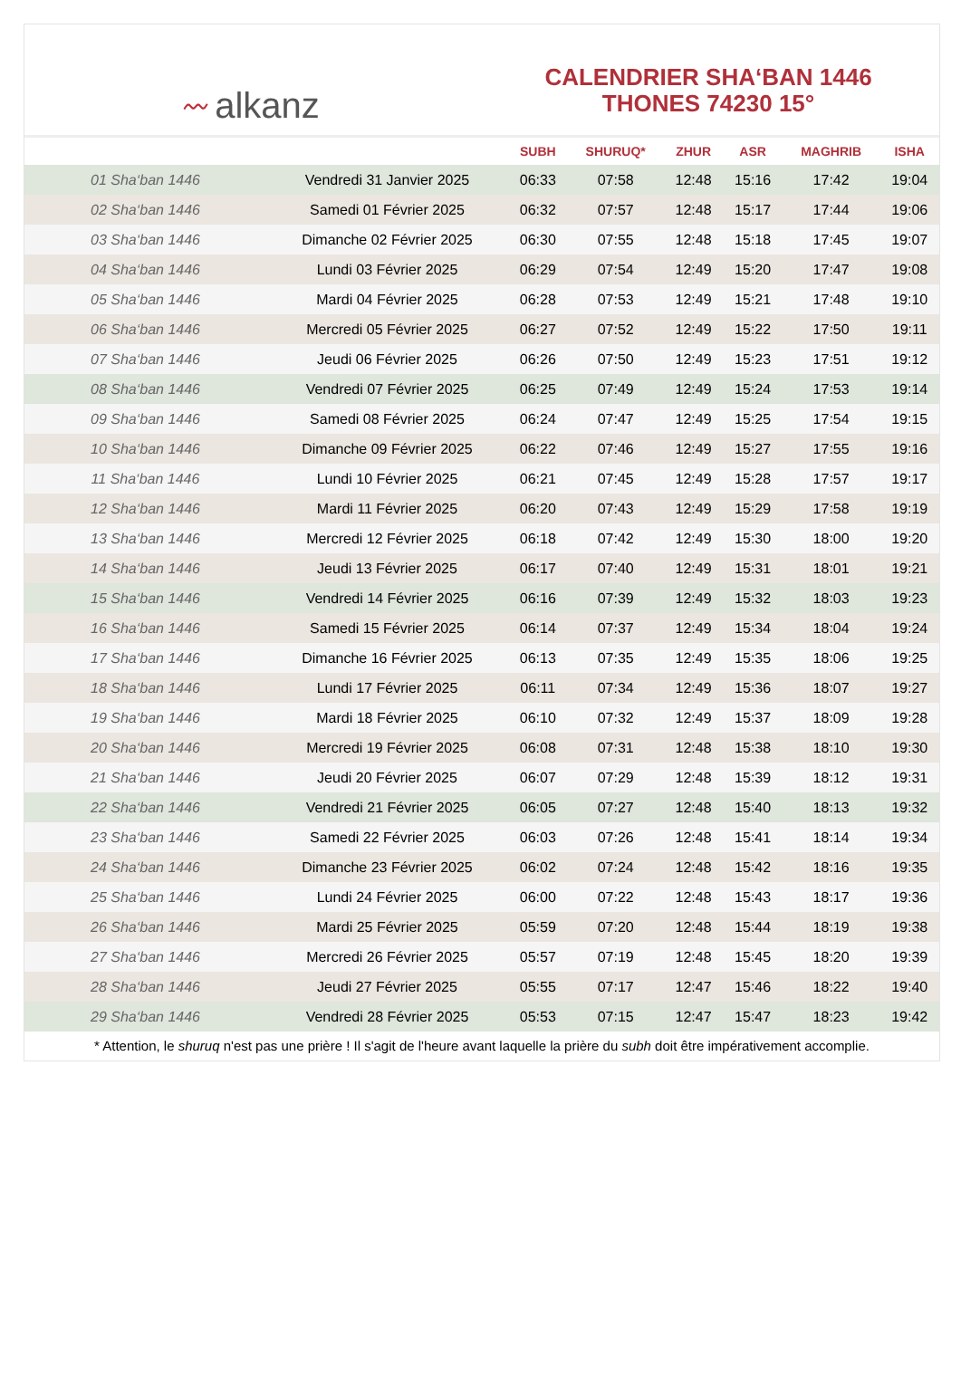〰 alkanz
CALENDRIER SHA‘BAN 1446
THONES 74230 15°
| | | SUBH | SHURUQ* | ZHUR | ASR | MAGHRIB | ISHA |
| --- | --- | --- | --- | --- | --- | --- | --- |
| 01 Sha‘ban 1446 | Vendredi 31 Janvier 2025 | 06:33 | 07:58 | 12:48 | 15:16 | 17:42 | 19:04 |
| 02 Sha‘ban 1446 | Samedi 01 Février 2025 | 06:32 | 07:57 | 12:48 | 15:17 | 17:44 | 19:06 |
| 03 Sha‘ban 1446 | Dimanche 02 Février 2025 | 06:30 | 07:55 | 12:48 | 15:18 | 17:45 | 19:07 |
| 04 Sha‘ban 1446 | Lundi 03 Février 2025 | 06:29 | 07:54 | 12:49 | 15:20 | 17:47 | 19:08 |
| 05 Sha‘ban 1446 | Mardi 04 Février 2025 | 06:28 | 07:53 | 12:49 | 15:21 | 17:48 | 19:10 |
| 06 Sha‘ban 1446 | Mercredi 05 Février 2025 | 06:27 | 07:52 | 12:49 | 15:22 | 17:50 | 19:11 |
| 07 Sha‘ban 1446 | Jeudi 06 Février 2025 | 06:26 | 07:50 | 12:49 | 15:23 | 17:51 | 19:12 |
| 08 Sha‘ban 1446 | Vendredi 07 Février 2025 | 06:25 | 07:49 | 12:49 | 15:24 | 17:53 | 19:14 |
| 09 Sha‘ban 1446 | Samedi 08 Février 2025 | 06:24 | 07:47 | 12:49 | 15:25 | 17:54 | 19:15 |
| 10 Sha‘ban 1446 | Dimanche 09 Février 2025 | 06:22 | 07:46 | 12:49 | 15:27 | 17:55 | 19:16 |
| 11 Sha‘ban 1446 | Lundi 10 Février 2025 | 06:21 | 07:45 | 12:49 | 15:28 | 17:57 | 19:17 |
| 12 Sha‘ban 1446 | Mardi 11 Février 2025 | 06:20 | 07:43 | 12:49 | 15:29 | 17:58 | 19:19 |
| 13 Sha‘ban 1446 | Mercredi 12 Février 2025 | 06:18 | 07:42 | 12:49 | 15:30 | 18:00 | 19:20 |
| 14 Sha‘ban 1446 | Jeudi 13 Février 2025 | 06:17 | 07:40 | 12:49 | 15:31 | 18:01 | 19:21 |
| 15 Sha‘ban 1446 | Vendredi 14 Février 2025 | 06:16 | 07:39 | 12:49 | 15:32 | 18:03 | 19:23 |
| 16 Sha‘ban 1446 | Samedi 15 Février 2025 | 06:14 | 07:37 | 12:49 | 15:34 | 18:04 | 19:24 |
| 17 Sha‘ban 1446 | Dimanche 16 Février 2025 | 06:13 | 07:35 | 12:49 | 15:35 | 18:06 | 19:25 |
| 18 Sha‘ban 1446 | Lundi 17 Février 2025 | 06:11 | 07:34 | 12:49 | 15:36 | 18:07 | 19:27 |
| 19 Sha‘ban 1446 | Mardi 18 Février 2025 | 06:10 | 07:32 | 12:49 | 15:37 | 18:09 | 19:28 |
| 20 Sha‘ban 1446 | Mercredi 19 Février 2025 | 06:08 | 07:31 | 12:48 | 15:38 | 18:10 | 19:30 |
| 21 Sha‘ban 1446 | Jeudi 20 Février 2025 | 06:07 | 07:29 | 12:48 | 15:39 | 18:12 | 19:31 |
| 22 Sha‘ban 1446 | Vendredi 21 Février 2025 | 06:05 | 07:27 | 12:48 | 15:40 | 18:13 | 19:32 |
| 23 Sha‘ban 1446 | Samedi 22 Février 2025 | 06:03 | 07:26 | 12:48 | 15:41 | 18:14 | 19:34 |
| 24 Sha‘ban 1446 | Dimanche 23 Février 2025 | 06:02 | 07:24 | 12:48 | 15:42 | 18:16 | 19:35 |
| 25 Sha‘ban 1446 | Lundi 24 Février 2025 | 06:00 | 07:22 | 12:48 | 15:43 | 18:17 | 19:36 |
| 26 Sha‘ban 1446 | Mardi 25 Février 2025 | 05:59 | 07:20 | 12:48 | 15:44 | 18:19 | 19:38 |
| 27 Sha‘ban 1446 | Mercredi 26 Février 2025 | 05:57 | 07:19 | 12:48 | 15:45 | 18:20 | 19:39 |
| 28 Sha‘ban 1446 | Jeudi 27 Février 2025 | 05:55 | 07:17 | 12:47 | 15:46 | 18:22 | 19:40 |
| 29 Sha‘ban 1446 | Vendredi 28 Février 2025 | 05:53 | 07:15 | 12:47 | 15:47 | 18:23 | 19:42 |
* Attention, le shuruq n'est pas une prière ! Il s'agit de l'heure avant laquelle la prière du subh doit être impérativement accomplie.